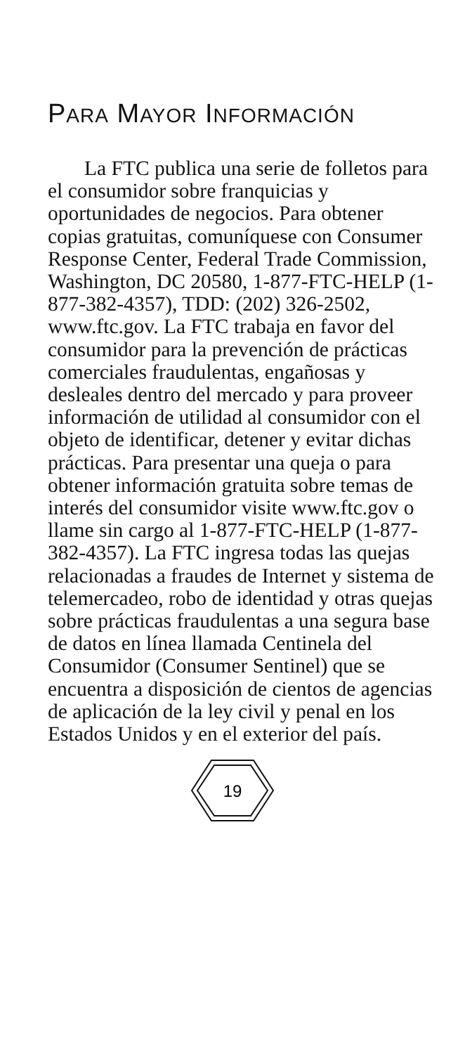PARA MAYOR INFORMACIÓN
La FTC publica una serie de folletos para el consumidor sobre franquicias y oportunidades de negocios. Para obtener copias gratuitas, comuníquese con Consumer Response Center, Federal Trade Commission, Washington, DC 20580, 1-877-FTC-HELP (1-877-382-4357), TDD: (202) 326-2502, www.ftc.gov. La FTC trabaja en favor del consumidor para la prevención de prácticas comerciales fraudulentas, engañosas y desleales dentro del mercado y para proveer información de utilidad al consumidor con el objeto de identificar, detener y evitar dichas prácticas. Para presentar una queja o para obtener información gratuita sobre temas de interés del consumidor visite www.ftc.gov o llame sin cargo al 1-877-FTC-HELP (1-877-382-4357). La FTC ingresa todas las quejas relacionadas a fraudes de Internet y sistema de telemercadeo, robo de identidad y otras quejas sobre prácticas fraudulentas a una segura base de datos en línea llamada Centinela del Consumidor (Consumer Sentinel) que se encuentra a disposición de cientos de agencias de aplicación de la ley civil y penal en los Estados Unidos y en el exterior del país.
19